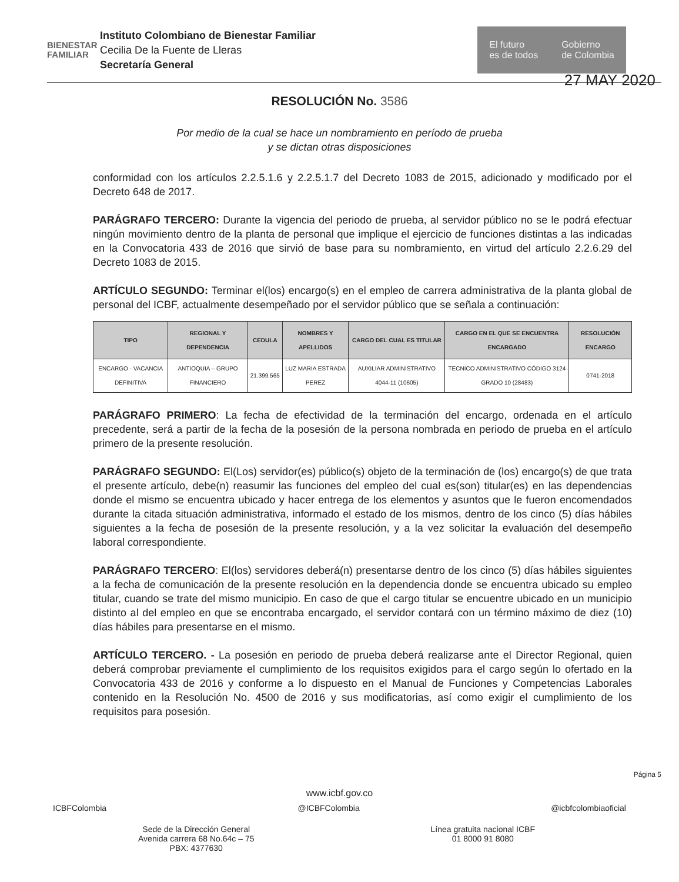BIENESTAR FAMILIAR
Instituto Colombiano de Bienestar Familiar
Cecilia De la Fuente de Lleras
Secretaría General
El futuro
es de todos
Gobierno
de Colombia
27 MAY 2020
RESOLUCIÓN No. 3586
Por medio de la cual se hace un nombramiento en período de prueba
y se dictan otras disposiciones
conformidad con los artículos 2.2.5.1.6 y 2.2.5.1.7 del Decreto 1083 de 2015, adicionado y modificado por el Decreto 648 de 2017.
PARÁGRAFO TERCERO: Durante la vigencia del periodo de prueba, al servidor público no se le podrá efectuar ningún movimiento dentro de la planta de personal que implique el ejercicio de funciones distintas a las indicadas en la Convocatoria 433 de 2016 que sirvió de base para su nombramiento, en virtud del artículo 2.2.6.29 del Decreto 1083 de 2015.
ARTÍCULO SEGUNDO: Terminar el(los) encargo(s) en el empleo de carrera administrativa de la planta global de personal del ICBF, actualmente desempeñado por el servidor público que se señala a continuación:
| TIPO | REGIONAL Y DEPENDENCIA | CEDULA | NOMBRES Y APELLIDOS | CARGO DEL CUAL ES TITULAR | CARGO EN EL QUE SE ENCUENTRA ENCARGADO | RESOLUCIÓN ENCARGO |
| --- | --- | --- | --- | --- | --- | --- |
| ENCARGO - VACANCIA DEFINITIVA | ANTIOQUIA – GRUPO FINANCIERO | 21.399.565 | LUZ MARIA ESTRADA PEREZ | AUXILIAR ADMINISTRATIVO 4044-11 (10605) | TECNICO ADMINISTRATIVO CÓDIGO 3124 GRADO 10 (28483) | 0741-2018 |
PARÁGRAFO PRIMERO: La fecha de efectividad de la terminación del encargo, ordenada en el artículo precedente, será a partir de la fecha de la posesión de la persona nombrada en periodo de prueba en el artículo primero de la presente resolución.
PARÁGRAFO SEGUNDO: El(Los) servidor(es) público(s) objeto de la terminación de (los) encargo(s) de que trata el presente artículo, debe(n) reasumir las funciones del empleo del cual es(son) titular(es) en las dependencias donde el mismo se encuentra ubicado y hacer entrega de los elementos y asuntos que le fueron encomendados durante la citada situación administrativa, informado el estado de los mismos, dentro de los cinco (5) días hábiles siguientes a la fecha de posesión de la presente resolución, y a la vez solicitar la evaluación del desempeño laboral correspondiente.
PARÁGRAFO TERCERO: El(los) servidores deberá(n) presentarse dentro de los cinco (5) días hábiles siguientes a la fecha de comunicación de la presente resolución en la dependencia donde se encuentra ubicado su empleo titular, cuando se trate del mismo municipio. En caso de que el cargo titular se encuentre ubicado en un municipio distinto al del empleo en que se encontraba encargado, el servidor contará con un término máximo de diez (10) días hábiles para presentarse en el mismo.
ARTÍCULO TERCERO. - La posesión en periodo de prueba deberá realizarse ante el Director Regional, quien deberá comprobar previamente el cumplimiento de los requisitos exigidos para el cargo según lo ofertado en la Convocatoria 433 de 2016 y conforme a lo dispuesto en el Manual de Funciones y Competencias Laborales contenido en la Resolución No. 4500 de 2016 y sus modificatorias, así como exigir el cumplimiento de los requisitos para posesión.
Página 5
www.icbf.gov.co
ICBFColombia @ICBFColombia @icbfcolombiaoficial
Sede de la Dirección General
Avenida carrera 68 No.64c – 75
PBX: 4377630 Línea gratuita nacional ICBF
01 8000 91 8080